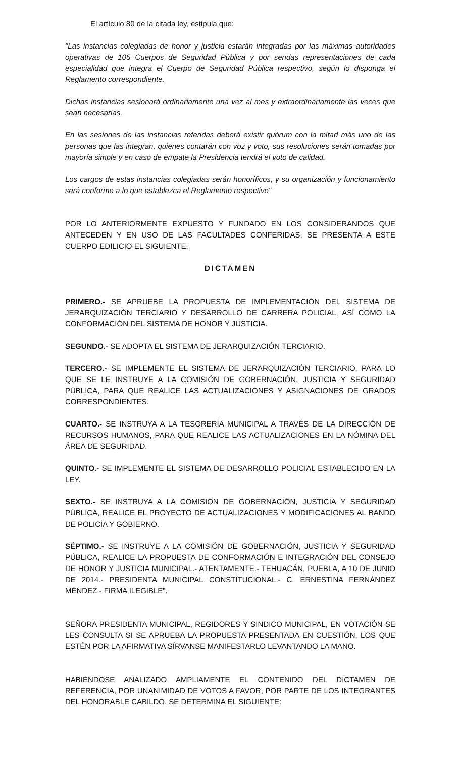El artículo 80 de la citada ley, estipula que:
"Las instancias colegiadas de honor y justicia estarán integradas por las máximas autoridades operativas de 105 Cuerpos de Seguridad Pública y por sendas representaciones de cada especialidad que integra el Cuerpo de Seguridad Pública respectivo, según lo disponga el Reglamento correspondiente.
Dichas instancias sesionará ordinariamente una vez al mes y extraordinariamente las veces que sean necesarias.
En las sesiones de las instancias referidas deberá existir quórum con la mitad más uno de las personas que las integran, quienes contarán con voz y voto, sus resoluciones serán tomadas por mayoría simple y en caso de empate la Presidencia tendrá el voto de calidad.
Los cargos de estas instancias colegiadas serán honoríficos, y su organización y funcionamiento será conforme a lo que establezca el Reglamento respectivo"
POR LO ANTERIORMENTE EXPUESTO Y FUNDADO EN LOS CONSIDERANDOS QUE ANTECEDEN Y EN USO DE LAS FACULTADES CONFERIDAS, SE PRESENTA A ESTE CUERPO EDILICIO EL SIGUIENTE:
DICTAMEN
PRIMERO.- SE APRUEBE LA PROPUESTA DE IMPLEMENTACIÓN DEL SISTEMA DE JERARQUIZACIÓN TERCIARIO Y DESARROLLO DE CARRERA POLICIAL, ASÍ COMO LA CONFORMACIÓN DEL SISTEMA DE HONOR Y JUSTICIA.
SEGUNDO.- SE ADOPTA EL SISTEMA DE JERARQUIZACIÓN TERCIARIO.
TERCERO.- SE IMPLEMENTE EL SISTEMA DE JERARQUIZACIÓN TERCIARIO, PARA LO QUE SE LE INSTRUYE A LA COMISIÓN DE GOBERNACIÓN, JUSTICIA Y SEGURIDAD PÚBLICA, PARA QUE REALICE LAS ACTUALIZACIONES Y ASIGNACIONES DE GRADOS CORRESPONDIENTES.
CUARTO.- SE INSTRUYA A LA TESORERÍA MUNICIPAL A TRAVÉS DE LA DIRECCIÓN DE RECURSOS HUMANOS, PARA QUE REALICE LAS ACTUALIZACIONES EN LA NÓMINA DEL ÁREA DE SEGURIDAD.
QUINTO.- SE IMPLEMENTE EL SISTEMA DE DESARROLLO POLICIAL ESTABLECIDO EN LA LEY.
SEXTO.- SE INSTRUYA A LA COMISIÓN DE GOBERNACIÓN, JUSTICIA Y SEGURIDAD PÚBLICA, REALICE EL PROYECTO DE ACTUALIZACIONES Y MODIFICACIONES AL BANDO DE POLICÍA Y GOBIERNO.
SÉPTIMO.- SE INSTRUYE A LA COMISIÓN DE GOBERNACIÓN, JUSTICIA Y SEGURIDAD PÚBLICA, REALICE LA PROPUESTA DE CONFORMACIÓN E INTEGRACIÓN DEL CONSEJO DE HONOR Y JUSTICIA MUNICIPAL.- ATENTAMENTE.- TEHUACÁN, PUEBLA, A 10 DE JUNIO DE 2014.- PRESIDENTA MUNICIPAL CONSTITUCIONAL.- C. ERNESTINA FERNÁNDEZ MÉNDEZ.- FIRMA ILEGIBLE”.
SEÑORA PRESIDENTA MUNICIPAL, REGIDORES Y SINDICO MUNICIPAL, EN VOTACIÓN SE LES CONSULTA SI SE APRUEBA LA PROPUESTA PRESENTADA EN CUESTIÓN, LOS QUE ESTÉN POR LA AFIRMATIVA SÍRVANSE MANIFESTARLO LEVANTANDO LA MANO.
HABIÉNDOSE ANALIZADO AMPLIAMENTE EL CONTENIDO DEL DICTAMEN DE REFERENCIA, POR UNANIMIDAD DE VOTOS A FAVOR, POR PARTE DE LOS INTEGRANTES DEL HONORABLE CABILDO, SE DETERMINA EL SIGUIENTE: